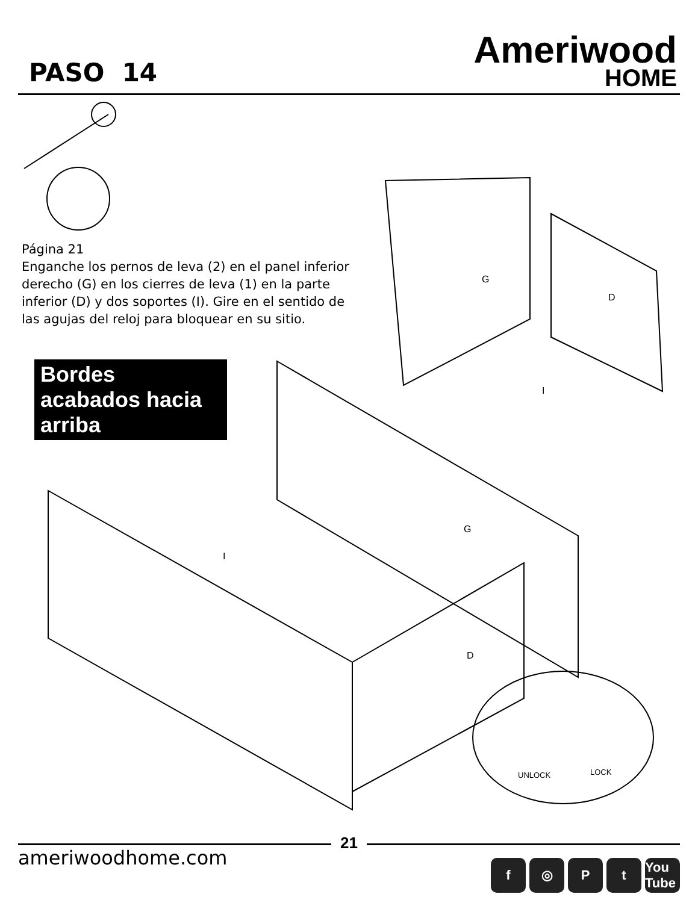PASO 14
Ameriwood
HOME
Página 21
Enganche los pernos de leva (2) en el panel inferior derecho (G) en los cierres de leva (1) en la parte inferior (D) y dos soportes (I). Gire en el sentido de las agujas del reloj para bloquear en su sitio.
Bordes acabados hacia arriba
G
D
I
G
I
D
UNLOCK LOCK
21
ameriwoodhome.com
f ◎ Pt You Tube